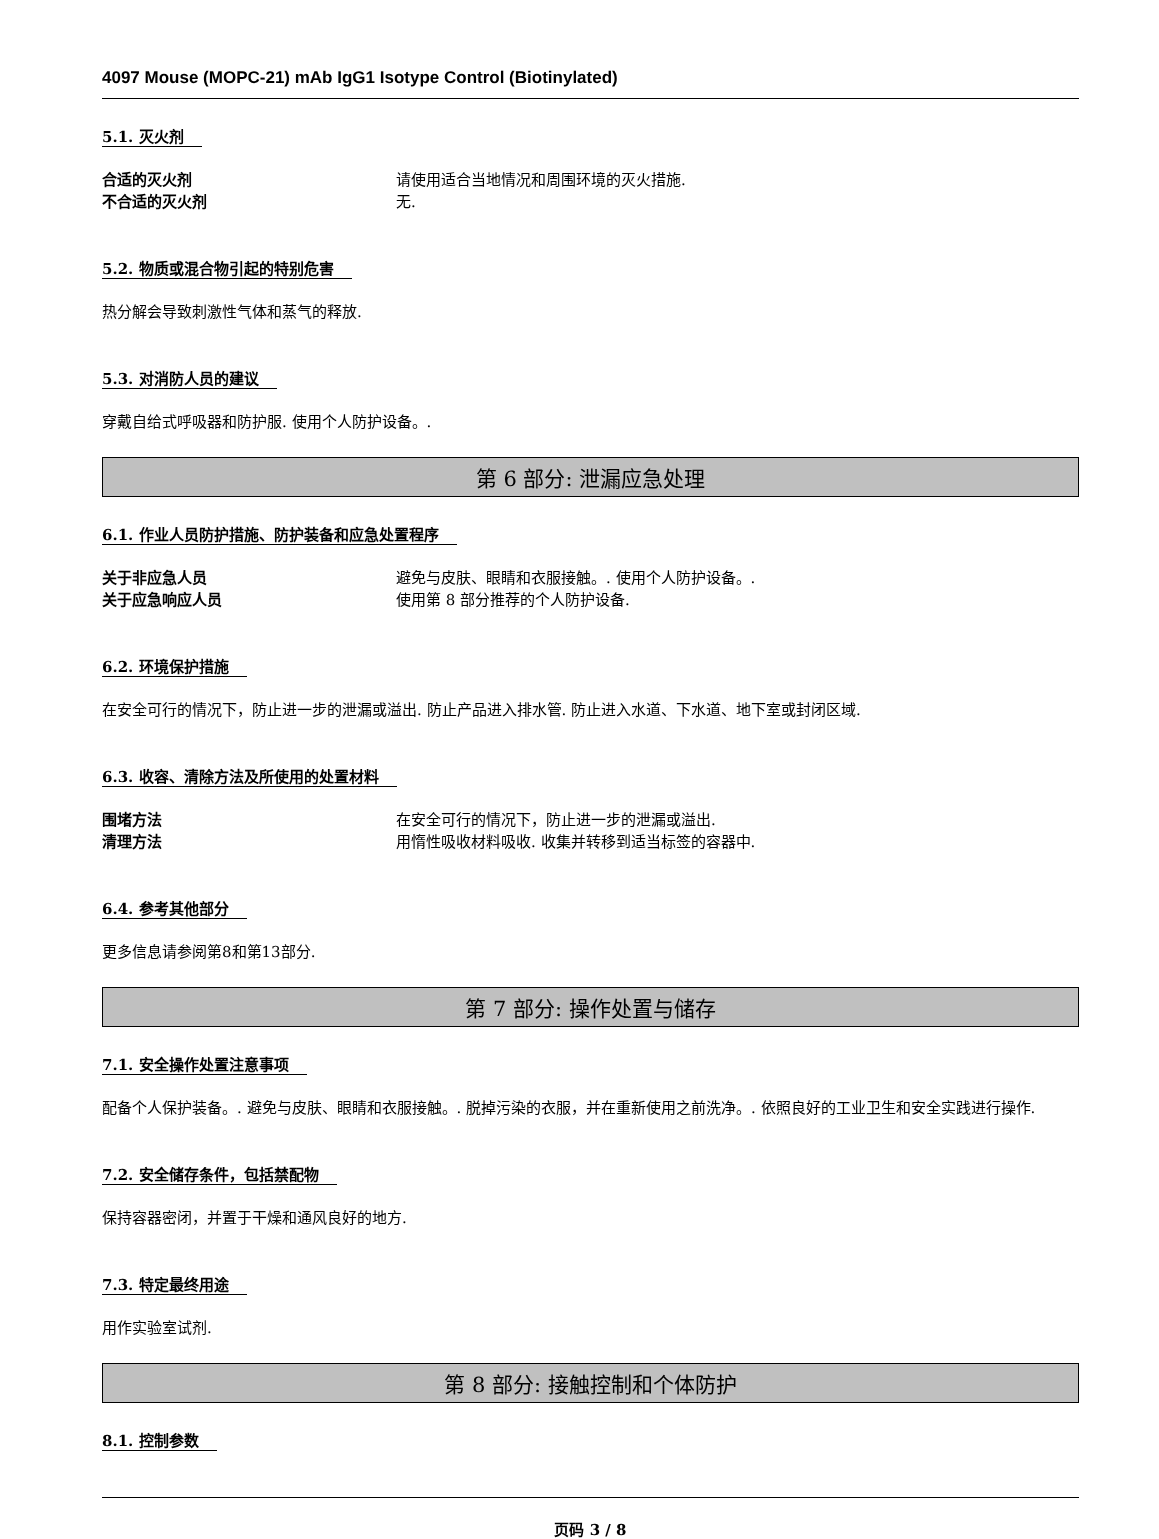4097 Mouse (MOPC-21) mAb IgG1 Isotype Control (Biotinylated)
5.1. 灭火剂
合适的灭火剂 请使用适合当地情况和周围环境的灭火措施.
不合适的灭火剂 无.
5.2. 物质或混合物引起的特别危害
热分解会导致刺激性气体和蒸气的释放.
5.3. 对消防人员的建议
穿戴自给式呼吸器和防护服. 使用个人防护设备。.
第 6 部分: 泄漏应急处理
6.1. 作业人员防护措施、防护装备和应急处置程序
关于非应急人员 避免与皮肤、眼睛和衣服接触。. 使用个人防护设备。.
关于应急响应人员 使用第 8 部分推荐的个人防护设备.
6.2. 环境保护措施
在安全可行的情况下，防止进一步的泄漏或溢出. 防止产品进入排水管. 防止进入水道、下水道、地下室或封闭区域.
6.3. 收容、清除方法及所使用的处置材料
围堵方法 在安全可行的情况下，防止进一步的泄漏或溢出.
清理方法 用惰性吸收材料吸收. 收集并转移到适当标签的容器中.
6.4. 参考其他部分
更多信息请参阅第8和第13部分.
第 7 部分: 操作处置与储存
7.1. 安全操作处置注意事项
配备个人保护装备。. 避免与皮肤、眼睛和衣服接触。. 脱掉污染的衣服，并在重新使用之前洗净。. 依照良好的工业卫生和安全实践进行操作.
7.2. 安全储存条件，包括禁配物
保持容器密闭，并置于干燥和通风良好的地方.
7.3. 特定最终用途
用作实验室试剂.
第 8 部分: 接触控制和个体防护
8.1. 控制参数
页码 3 / 8